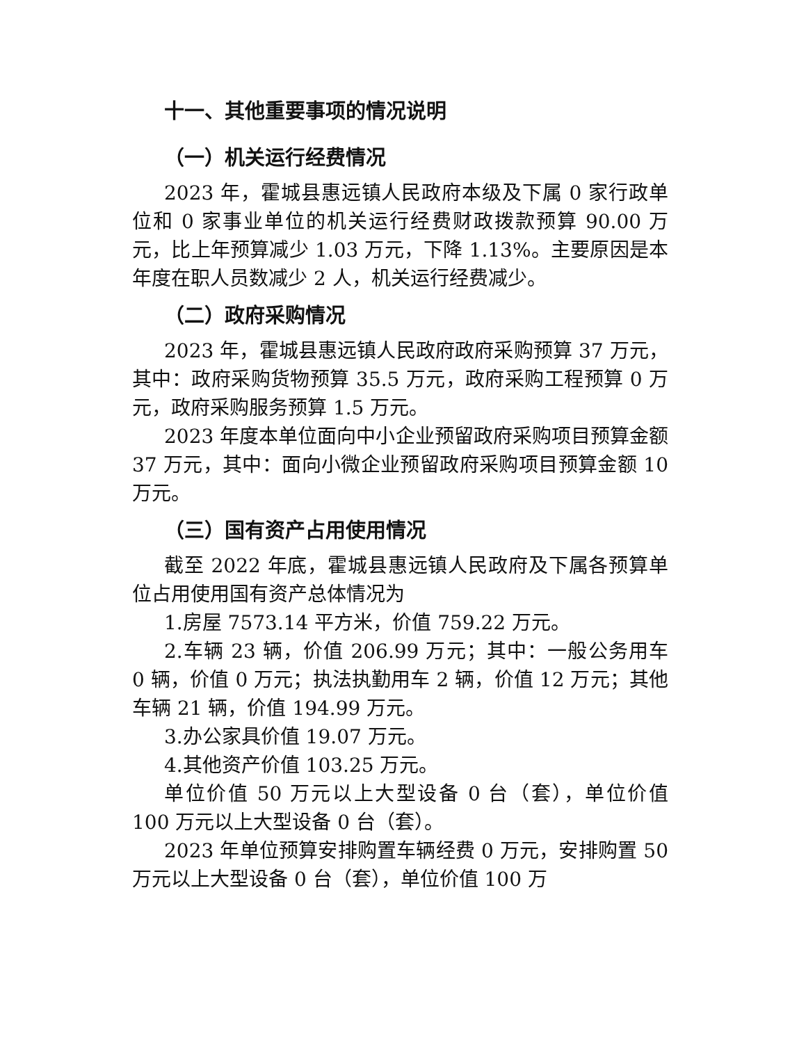十一、其他重要事项的情况说明
（一）机关运行经费情况
2023 年，霍城县惠远镇人民政府本级及下属 0 家行政单位和 0 家事业单位的机关运行经费财政拨款预算 90.00 万元，比上年预算减少 1.03 万元，下降 1.13%。主要原因是本年度在职人员数减少 2 人，机关运行经费减少。
（二）政府采购情况
2023 年，霍城县惠远镇人民政府政府采购预算 37 万元，其中：政府采购货物预算 35.5 万元，政府采购工程预算 0 万元，政府采购服务预算 1.5 万元。
2023 年度本单位面向中小企业预留政府采购项目预算金额 37 万元，其中：面向小微企业预留政府采购项目预算金额 10 万元。
（三）国有资产占用使用情况
截至 2022 年底，霍城县惠远镇人民政府及下属各预算单位占用使用国有资产总体情况为
1.房屋 7573.14 平方米，价值 759.22 万元。
2.车辆 23 辆，价值 206.99 万元；其中：一般公务用车 0 辆，价值 0 万元；执法执勤用车 2 辆，价值 12 万元；其他车辆 21 辆，价值 194.99 万元。
3.办公家具价值 19.07 万元。
4.其他资产价值 103.25 万元。
单位价值 50 万元以上大型设备 0 台（套），单位价值 100 万元以上大型设备 0 台（套）。
2023 年单位预算安排购置车辆经费 0 万元，安排购置 50 万元以上大型设备 0 台（套），单位价值 100 万